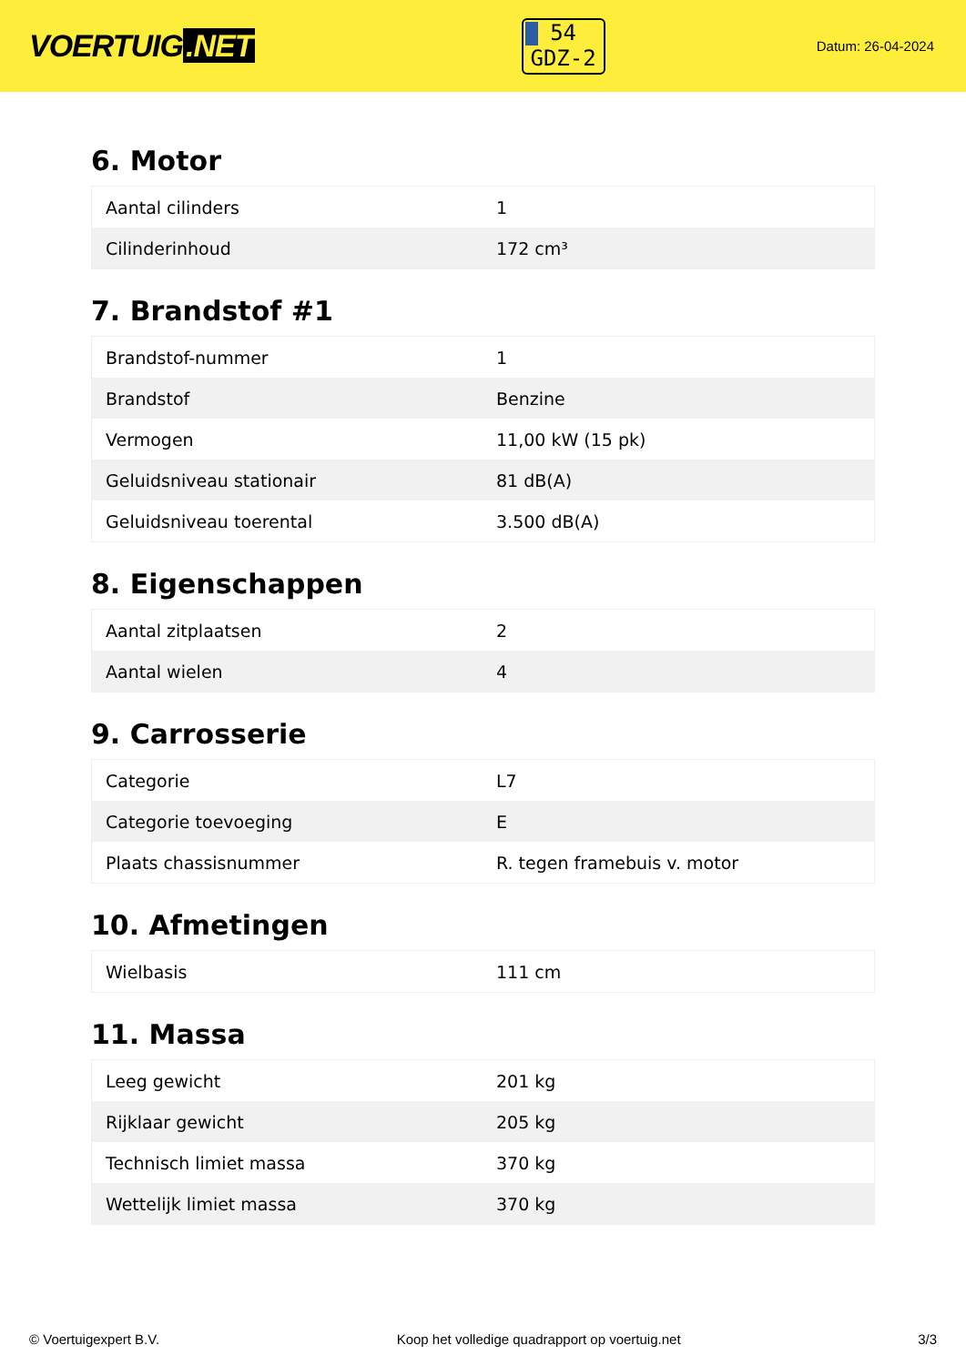VOERTUIG.NET
54
GDZ-2
Datum: 26-04-2024
6. Motor
| Aantal cilinders | 1 |
| Cilinderinhoud | 172 cm³ |
7. Brandstof #1
| Brandstof-nummer | 1 |
| Brandstof | Benzine |
| Vermogen | 11,00 kW (15 pk) |
| Geluidsniveau stationair | 81 dB(A) |
| Geluidsniveau toerental | 3.500 dB(A) |
8. Eigenschappen
| Aantal zitplaatsen | 2 |
| Aantal wielen | 4 |
9. Carrosserie
| Categorie | L7 |
| Categorie toevoeging | E |
| Plaats chassisnummer | R. tegen framebuis v. motor |
10. Afmetingen
| Wielbasis | 111 cm |
11. Massa
| Leeg gewicht | 201 kg |
| Rijklaar gewicht | 205 kg |
| Technisch limiet massa | 370 kg |
| Wettelijk limiet massa | 370 kg |
© Voertuigexpert B.V. Koop het volledige quadrapport op voertuig.net 3/3